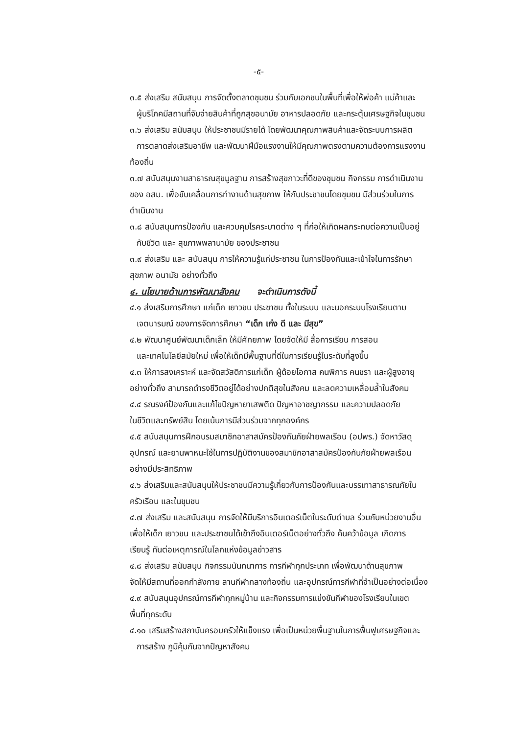-๕-
๓.๕ ส่งเสริม สนับสนุน การจัดตั้งตลาดชุมชน ร่วมกับเอกชนในพื้นที่เพื่อให้พ่อค้า แม่ค้าและ
ผู้บริโภคมีสถานที่จับจ่ายสินค้าที่ถูกสุขอนามัย อาหารปลอดภัย และกระตุ้นเศรษฐกิจในชุมชน
๓.๖ ส่งเสริม สนับสนุน ให้ประชาชนมีรายได้ โดยพัฒนาคุณภาพสินค้าและจัดระบบการผลิต
การตลาดส่งเสริมอาชีพ และพัฒนาฝีมือแรงงานให้มีคุณภาพตรงตามความต้องการแรงงาน
ท้องถิ่น
๓.๗ สนับสนุนงานสาธารณสุขมูลฐาน การสร้างสุขภาวะที่ดีของชุมชน กิจกรรม การดำเนินงาน
ของ อสม. เพื่อขับเคลื่อนการทำงานด้านสุขภาพ ให้กับประชาชนโดยชุมชน มีส่วนร่วมในการ
ดำเนินงาน
๓.๘ สนับสนุนการป้องกัน และควบคุมโรคระบาดต่าง ๆ ที่ก่อให้เกิดผลกระทบต่อความเป็นอยู่
กับชีวิต และ สุขภาพพลานามัย ของประชาชน
๓.๙ ส่งเสริม และ สนับสนุน การให้ความรู้แก่ประชาชน ในการป้องกันและเข้าใจในการรักษา
สุขภาพ อนามัย อย่างทั่วถึง
๔. นโยบายด้านการพัฒนาสังคม จะดำเนินการดังนี้
๔.๑ ส่งเสริมการศึกษา แก่เด็ก เยาวชน ประชาชน ทั้งในระบบ และนอกระบบโรงเรียนตาม
เจตนารมณ์ ของการจัดการศึกษา “เด็ก เก่ง ดี และ มีสุข”
๔.๒ พัฒนาศูนย์พัฒนาเด็กเล็ก ให้มีศักยภาพ โดยจัดให้มี สื่อการเรียน การสอน
และเทคโนโลยีสมัยใหม่ เพื่อให้เด็กมีพื้นฐานที่ดีในการเรียนรู้ในระดับที่สูงขึ้น
๔.๓ ให้การสงเคราะห์ และจัดสวัสดิการแก่เด็ก ผู้ด้อยโอกาส คนพิการ คนชรา และผู้สูงอายุ
อย่างทั่วถึง สามารถดำรงชีวิตอยู่ได้อย่างปกติสุขในสังคม และลดความเหลื่อมล้ำในสังคม
๔.๔ รณรงค์ป้องกันและแก้ไขปัญหายาเสพติด ปัญหาอาชญากรรม และความปลอดภัย
ในชีวิตและทรัพย์สิน โดยเน้นการมีส่วนร่วมจากทุกองค์กร
๔.๕ สนับสนุนการฝึกอบรมสมาชิกอาสาสมัครป้องกันภัยฝ่ายพลเรือน (อปพร.) จัดหาวัสดุ
อุปกรณ์ และยานพาหนะใช้ในการปฏิบัติงานของสมาชิกอาสาสมัครป้องกันภัยฝ่ายพลเรือน
อย่างมีประสิทธิภาพ
๔.๖ ส่งเสริมและสนับสนุนให้ประชาชนมีความรู้เกี่ยวกับการป้องกันและบรรเทาสาธารณภัยใน
ครัวเรือน และในชุมชน
๔.๗ ส่งเสริม และสนับสนุน การจัดให้มีบริการอินเตอร์เน็ตในระดับตำบล ร่วมกับหน่วยงานอื่น
เพื่อให้เด็ก เยาวชน และประชาชนได้เข้าถึงอินเตอร์เน็ตอย่างทั่วถึง ค้นคว้าข้อมูล เกิดการ
เรียนรู้ ทันต่อเหตุการณ์ในโลกแห่งข้อมูลข่าวสาร
๔.๘ ส่งเสริม สนับสนุน กิจกรรมนันทนาการ การกีฬาทุกประเภท เพื่อพัฒนาด้านสุขภาพ
จัดให้มีสถานที่ออกกำลังกาย ลานกีฬากลางท้องถิ่น และอุปกรณ์การกีฬาที่จำเป็นอย่างต่อเนื่อง
๔.๙ สนับสนุนอุปกรณ์การกีฬาทุกหมู่บ้าน และกิจกรรมการแข่งขันกีฬาของโรงเรียนในเขต
พื้นที่ทุกระดับ
๔.๑๐ เสริมสร้างสถาบันครอบครัวให้แข็งแรง เพื่อเป็นหน่วยพื้นฐานในการฟื้นฟูเศรษฐกิจและ
การสร้าง ภูมิคุ้มกันจากปัญหาสังคม